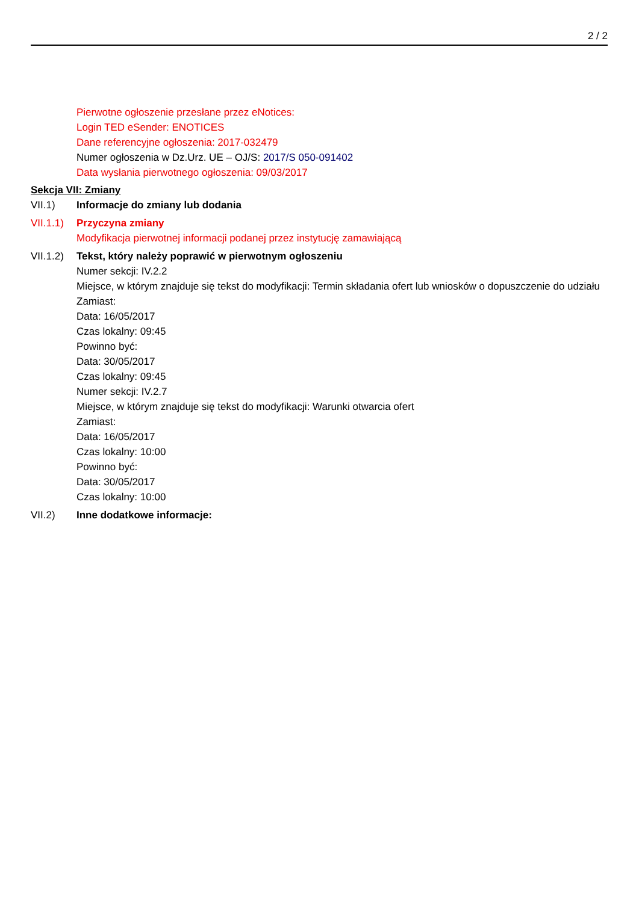2 / 2
Pierwotne ogłoszenie przesłane przez eNotices:
Login TED eSender: ENOTICES
Dane referencyjne ogłoszenia: 2017-032479
Numer ogłoszenia w Dz.Urz. UE – OJ/S: 2017/S 050-091402
Data wysłania pierwotnego ogłoszenia: 09/03/2017
Sekcja VII: Zmiany
VII.1) Informacje do zmiany lub dodania
VII.1.1)
Przyczyna zmiany
Modyfikacja pierwotnej informacji podanej przez instytucję zamawiającą
VII.1.2)
Tekst, który należy poprawić w pierwotnym ogłoszeniu
Numer sekcji: IV.2.2
Miejsce, w którym znajduje się tekst do modyfikacji: Termin składania ofert lub wniosków o dopuszczenie do udziału
Zamiast:
Data: 16/05/2017
Czas lokalny: 09:45
Powinno być:
Data: 30/05/2017
Czas lokalny: 09:45
Numer sekcji: IV.2.7
Miejsce, w którym znajduje się tekst do modyfikacji: Warunki otwarcia ofert
Zamiast:
Data: 16/05/2017
Czas lokalny: 10:00
Powinno być:
Data: 30/05/2017
Czas lokalny: 10:00
VII.2) Inne dodatkowe informacje: